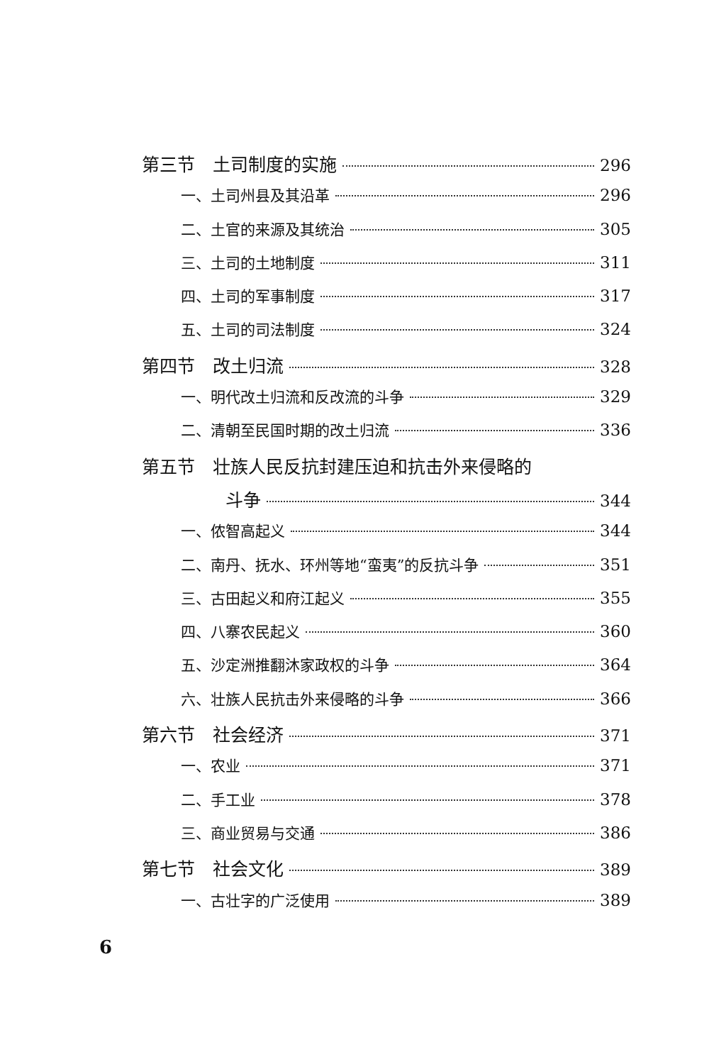第三节　土司制度的实施 296
一、土司州县及其沿革 296
二、土官的来源及其统治 305
三、土司的土地制度 311
四、土司的军事制度 317
五、土司的司法制度 324
第四节　改土归流 328
一、明代改土归流和反改流的斗争 329
二、清朝至民国时期的改土归流 336
第五节　壮族人民反抗封建压迫和抗击外来侵略的
斗争 344
一、侬智高起义 344
二、南丹、抚水、环州等地“蛮夷”的反抗斗争 351
三、古田起义和府江起义 355
四、八寨农民起义 360
五、沙定洲推翻沐家政权的斗争 364
六、壮族人民抗击外来侵略的斗争 366
第六节　社会经济 371
一、农业 371
二、手工业 378
三、商业贸易与交通 386
第七节　社会文化 389
一、古壮字的广泛使用 389
6